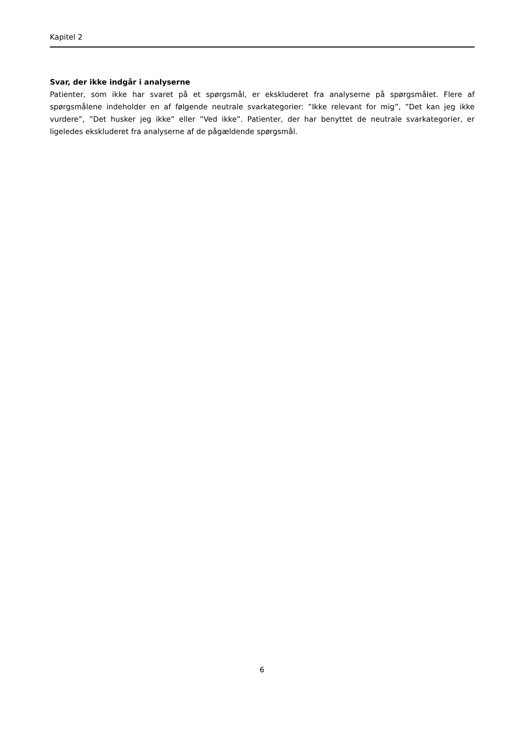Kapitel 2
Svar, der ikke indgår i analyserne
Patienter, som ikke har svaret på et spørgsmål, er ekskluderet fra analyserne på spørgsmålet. Flere af spørgsmålene indeholder en af følgende neutrale svarkategorier: ”Ikke relevant for mig”, ”Det kan jeg ikke vurdere”, ”Det husker jeg ikke” eller ”Ved ikke”. Patienter, der har benyttet de neutrale svarkategorier, er ligeledes ekskluderet fra analyserne af de pågældende spørgsmål.
6